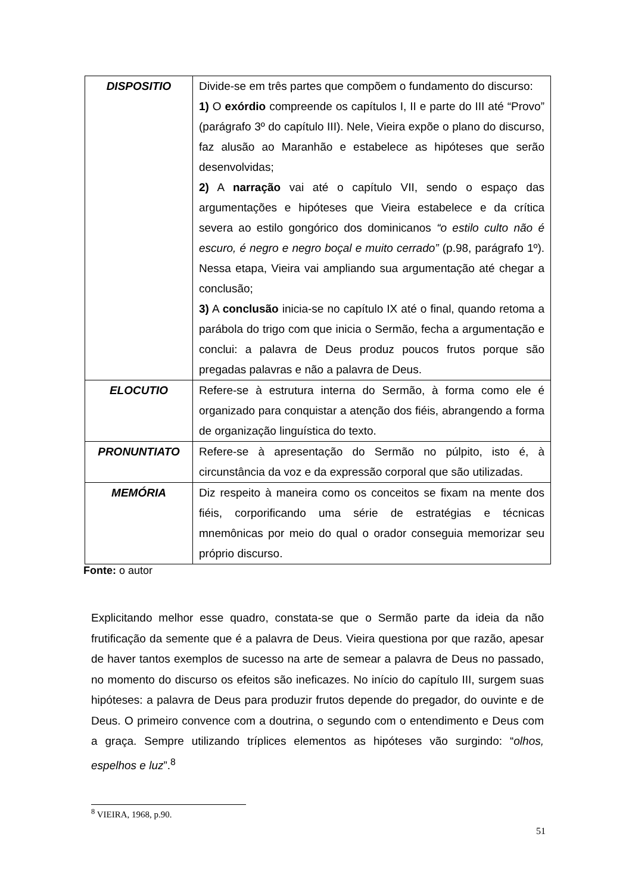| DISPOSITIO | Divide-se em três partes que compõem o fundamento do discurso: 1) O exórdio compreende os capítulos I, II e parte do III até “Provo” (parágrafo 3º do capítulo III). Nele, Vieira expõe o plano do discurso, faz alusão ao Maranhão e estabelece as hipóteses que serão desenvolvidas; 2) A narração vai até o capítulo VII, sendo o espaço das argumentações e hipóteses que Vieira estabelece e da crítica severa ao estilo gongórico dos dominicanos “o estilo culto não é escuro, é negro e negro boçal e muito cerrado” (p.98, parágrafo 1º). Nessa etapa, Vieira vai ampliando sua argumentação até chegar a conclusão; 3) A conclusão inicia-se no capítulo IX até o final, quando retoma a parábola do trigo com que inicia o Sermão, fecha a argumentação e conclui: a palavra de Deus produz poucos frutos porque são pregadas palavras e não a palavra de Deus. |
| ELOCUTIO | Refere-se à estrutura interna do Sermão, à forma como ele é organizado para conquistar a atenção dos fiéis, abrangendo a forma de organização linguística do texto. |
| PRONUNTIATO | Refere-se à apresentação do Sermão no púlpito, isto é, à circunstância da voz e da expressão corporal que são utilizadas. |
| MEMÓRIA | Diz respeito à maneira como os conceitos se fixam na mente dos fiéis, corporificando uma série de estratégias e técnicas mnemônicas por meio do qual o orador conseguia memorizar seu próprio discurso. |
Fonte: o autor
Explicitando melhor esse quadro, constata-se que o Sermão parte da ideia da não frutificação da semente que é a palavra de Deus. Vieira questiona por que razão, apesar de haver tantos exemplos de sucesso na arte de semear a palavra de Deus no passado, no momento do discurso os efeitos são ineficazes. No início do capítulo III, surgem suas hipóteses: a palavra de Deus para produzir frutos depende do pregador, do ouvinte e de Deus. O primeiro convence com a doutrina, o segundo com o entendimento e Deus com a graça. Sempre utilizando tríplices elementos as hipóteses vão surgindo: “olhos, espelhos e luz”.<sup>8</sup>
<sup>8</sup> VIEIRA, 1968, p.90.
51